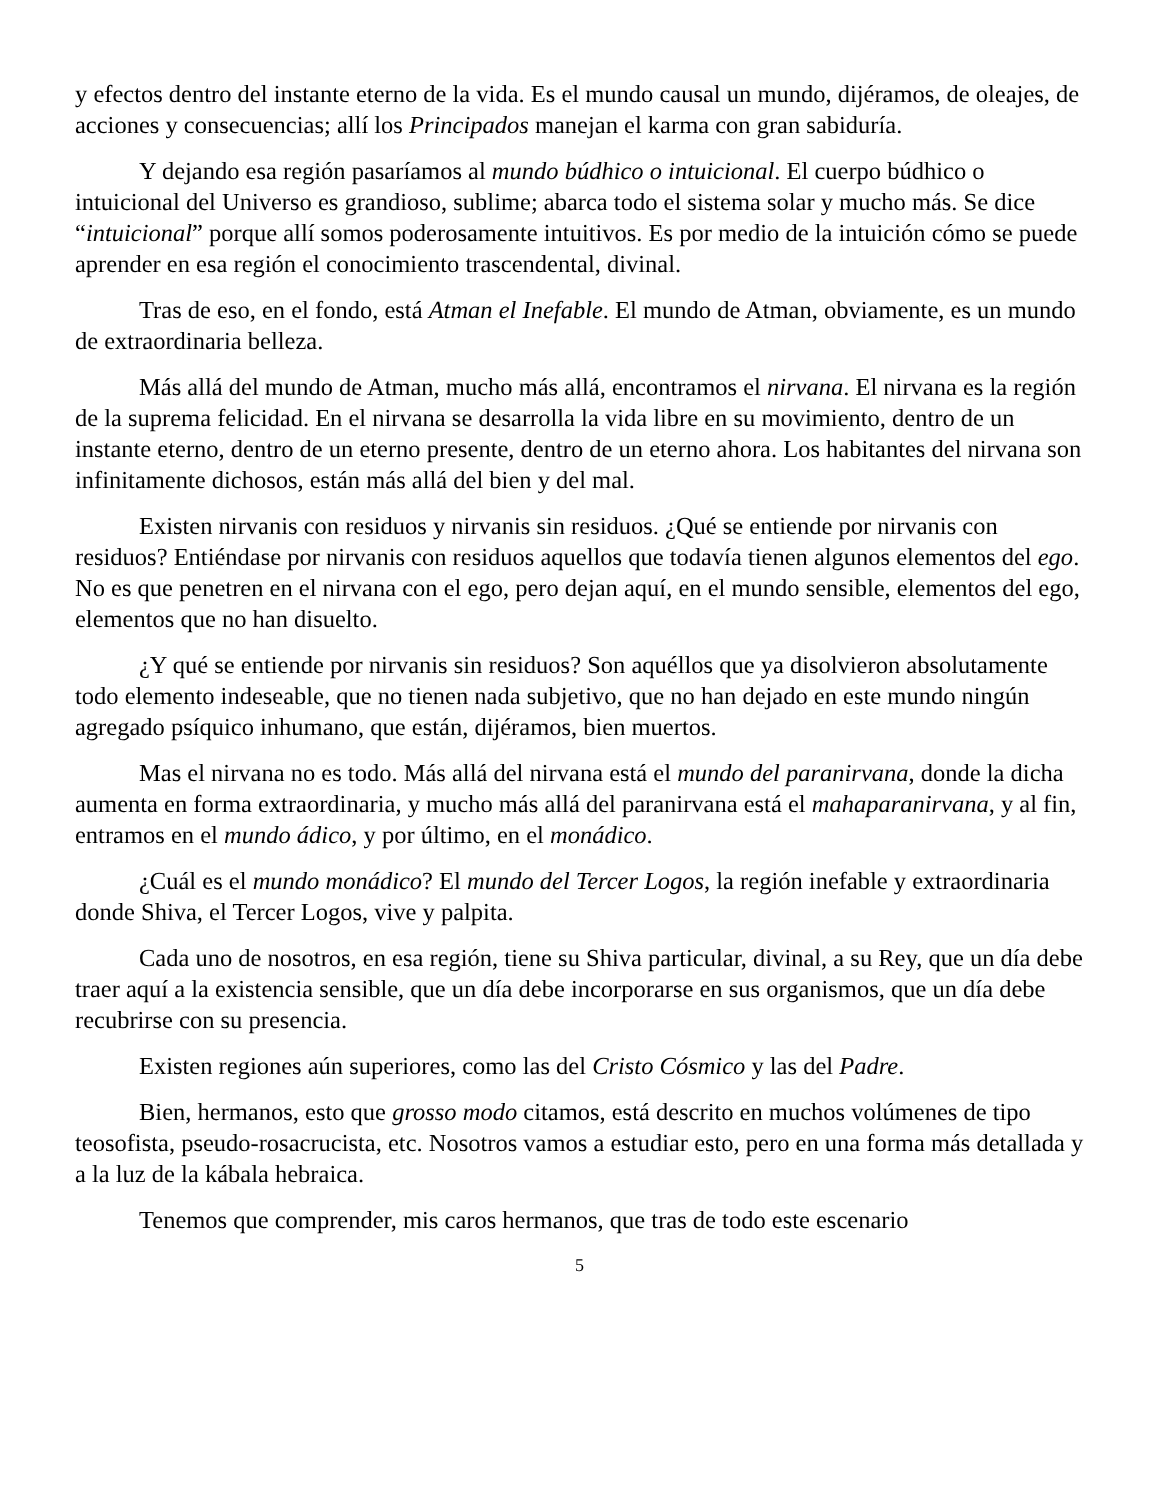y efectos dentro del instante eterno de la vida. Es el mundo causal un mundo, dijéramos, de oleajes, de acciones y consecuencias; allí los Principados manejan el karma con gran sabiduría.
Y dejando esa región pasaríamos al mundo búdhico o intuicional. El cuerpo búdhico o intuicional del Universo es grandioso, sublime; abarca todo el sistema solar y mucho más. Se dice “intuicional” porque allí somos poderosamente intuitivos. Es por medio de la intuición cómo se puede aprender en esa región el conocimiento trascendental, divinal.
Tras de eso, en el fondo, está Atman el Inefable. El mundo de Atman, obviamente, es un mundo de extraordinaria belleza.
Más allá del mundo de Atman, mucho más allá, encontramos el nirvana. El nirvana es la región de la suprema felicidad. En el nirvana se desarrolla la vida libre en su movimiento, dentro de un instante eterno, dentro de un eterno presente, dentro de un eterno ahora. Los habitantes del nirvana son infinitamente dichosos, están más allá del bien y del mal.
Existen nirvanis con residuos y nirvanis sin residuos. ¿Qué se entiende por nirvanis con residuos? Entiéndase por nirvanis con residuos aquellos que todavía tienen algunos elementos del ego. No es que penetren en el nirvana con el ego, pero dejan aquí, en el mundo sensible, elementos del ego, elementos que no han disuelto.
¿Y qué se entiende por nirvanis sin residuos? Son aquéllos que ya disolvieron absolutamente todo elemento indeseable, que no tienen nada subjetivo, que no han dejado en este mundo ningún agregado psíquico inhumano, que están, dijéramos, bien muertos.
Mas el nirvana no es todo. Más allá del nirvana está el mundo del paranirvana, donde la dicha aumenta en forma extraordinaria, y mucho más allá del paranirvana está el mahaparanirvana, y al fin, entramos en el mundo ádico, y por último, en el monádico.
¿Cuál es el mundo monádico? El mundo del Tercer Logos, la región inefable y extraordinaria donde Shiva, el Tercer Logos, vive y palpita.
Cada uno de nosotros, en esa región, tiene su Shiva particular, divinal, a su Rey, que un día debe traer aquí a la existencia sensible, que un día debe incorporarse en sus organismos, que un día debe recubrirse con su presencia.
Existen regiones aún superiores, como las del Cristo Cósmico y las del Padre.
Bien, hermanos, esto que grosso modo citamos, está descrito en muchos volúmenes de tipo teosofista, pseudo-rosacrucista, etc. Nosotros vamos a estudiar esto, pero en una forma más detallada y a la luz de la kábala hebraica.
Tenemos que comprender, mis caros hermanos, que tras de todo este escenario
5